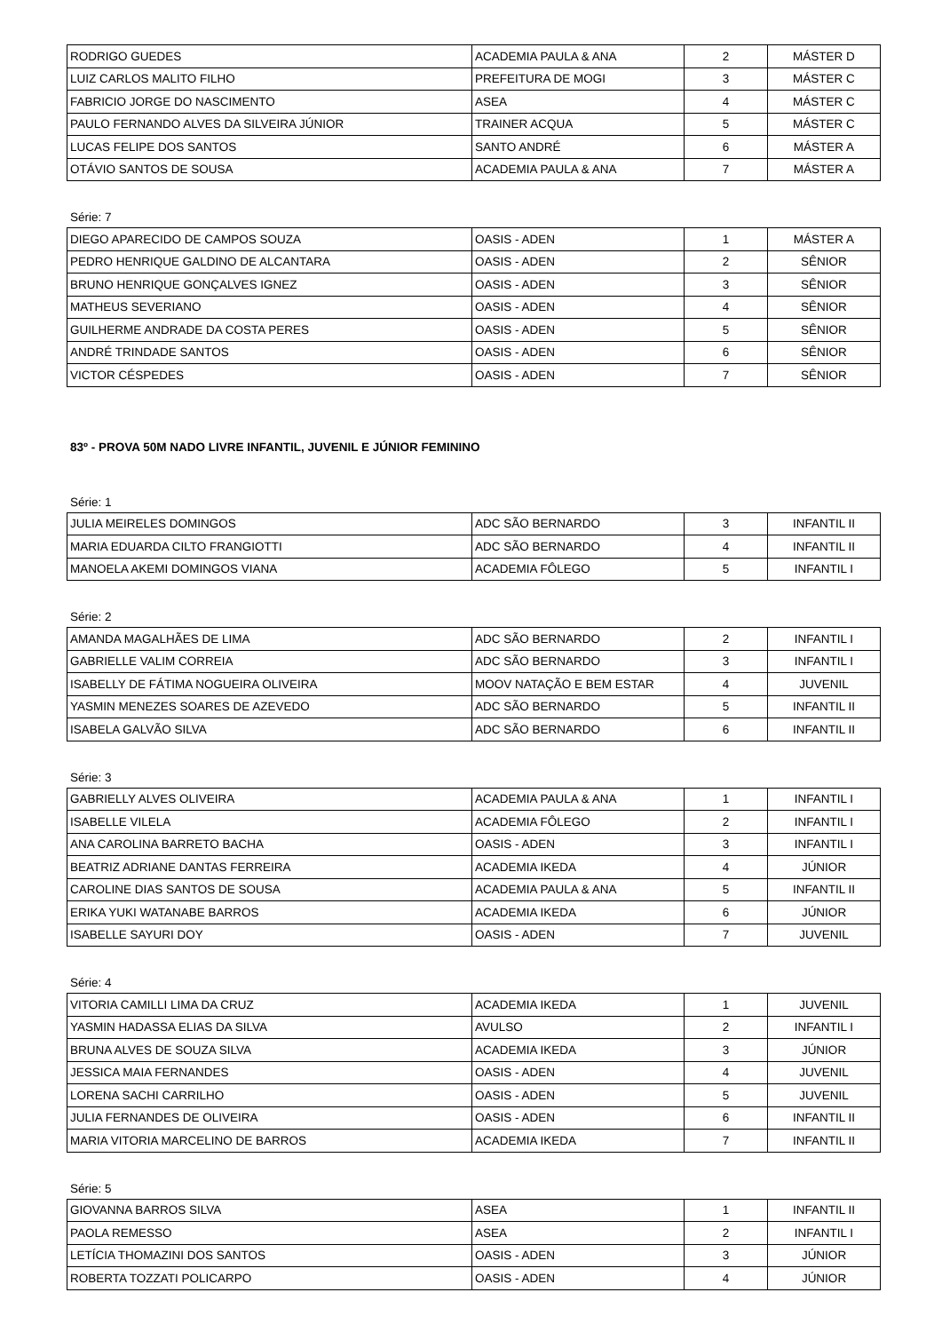| RODRIGO GUEDES | ACADEMIA PAULA & ANA | 2 | MÁSTER D |
| LUIZ CARLOS MALITO FILHO | PREFEITURA DE MOGI | 3 | MÁSTER C |
| FABRICIO JORGE DO NASCIMENTO | ASEA | 4 | MÁSTER C |
| PAULO FERNANDO ALVES DA SILVEIRA JÚNIOR | TRAINER ACQUA | 5 | MÁSTER C |
| LUCAS FELIPE DOS SANTOS | SANTO ANDRÉ | 6 | MÁSTER A |
| OTÁVIO SANTOS DE SOUSA | ACADEMIA PAULA & ANA | 7 | MÁSTER A |
Série: 7
| DIEGO APARECIDO DE CAMPOS SOUZA | OASIS - ADEN | 1 | MÁSTER A |
| PEDRO HENRIQUE GALDINO DE ALCANTARA | OASIS - ADEN | 2 | SÊNIOR |
| BRUNO HENRIQUE GONÇALVES IGNEZ | OASIS - ADEN | 3 | SÊNIOR |
| MATHEUS SEVERIANO | OASIS - ADEN | 4 | SÊNIOR |
| GUILHERME ANDRADE DA COSTA PERES | OASIS - ADEN | 5 | SÊNIOR |
| ANDRÉ TRINDADE SANTOS | OASIS - ADEN | 6 | SÊNIOR |
| VICTOR CÉSPEDES | OASIS - ADEN | 7 | SÊNIOR |
83º - PROVA 50M NADO LIVRE INFANTIL, JUVENIL E JÚNIOR FEMININO
Série: 1
| JULIA MEIRELES DOMINGOS | ADC SÃO BERNARDO | 3 | INFANTIL II |
| MARIA EDUARDA CILTO FRANGIOTTI | ADC SÃO BERNARDO | 4 | INFANTIL II |
| MANOELA AKEMI DOMINGOS VIANA | ACADEMIA FÔLEGO | 5 | INFANTIL I |
Série: 2
| AMANDA MAGALHÃES DE LIMA | ADC SÃO BERNARDO | 2 | INFANTIL I |
| GABRIELLE VALIM CORREIA | ADC SÃO BERNARDO | 3 | INFANTIL I |
| ISABELLY DE FÁTIMA NOGUEIRA OLIVEIRA | MOOV NATAÇÃO E BEM ESTAR | 4 | JUVENIL |
| YASMIN MENEZES SOARES DE AZEVEDO | ADC SÃO BERNARDO | 5 | INFANTIL II |
| ISABELA GALVÃO SILVA | ADC SÃO BERNARDO | 6 | INFANTIL II |
Série: 3
| GABRIELLY ALVES OLIVEIRA | ACADEMIA PAULA & ANA | 1 | INFANTIL I |
| ISABELLE VILELA | ACADEMIA FÔLEGO | 2 | INFANTIL I |
| ANA CAROLINA BARRETO BACHA | OASIS - ADEN | 3 | INFANTIL I |
| BEATRIZ ADRIANE DANTAS FERREIRA | ACADEMIA IKEDA | 4 | JÚNIOR |
| CAROLINE DIAS SANTOS DE SOUSA | ACADEMIA PAULA & ANA | 5 | INFANTIL II |
| ERIKA YUKI WATANABE BARROS | ACADEMIA IKEDA | 6 | JÚNIOR |
| ISABELLE SAYURI DOY | OASIS - ADEN | 7 | JUVENIL |
Série: 4
| VITORIA CAMILLI LIMA DA CRUZ | ACADEMIA IKEDA | 1 | JUVENIL |
| YASMIN HADASSA ELIAS DA SILVA | AVULSO | 2 | INFANTIL I |
| BRUNA ALVES DE SOUZA SILVA | ACADEMIA IKEDA | 3 | JÚNIOR |
| JESSICA MAIA FERNANDES | OASIS - ADEN | 4 | JUVENIL |
| LORENA SACHI CARRILHO | OASIS - ADEN | 5 | JUVENIL |
| JULIA FERNANDES DE OLIVEIRA | OASIS - ADEN | 6 | INFANTIL II |
| MARIA VITORIA MARCELINO DE BARROS | ACADEMIA IKEDA | 7 | INFANTIL II |
Série: 5
| GIOVANNA BARROS SILVA | ASEA | 1 | INFANTIL II |
| PAOLA REMESSO | ASEA | 2 | INFANTIL I |
| LETÍCIA THOMAZINI DOS SANTOS | OASIS - ADEN | 3 | JÚNIOR |
| ROBERTA TOZZATI POLICARPO | OASIS - ADEN | 4 | JÚNIOR |